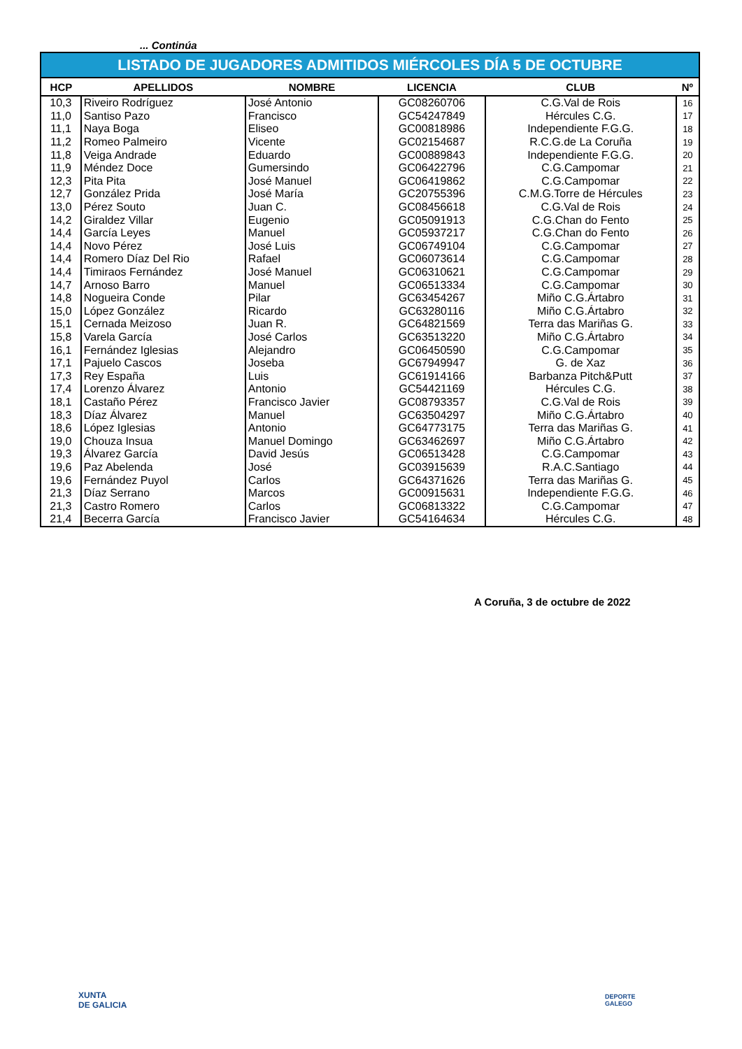... Continúa
| LISTADO DE JUGADORES ADMITIDOS MIÉRCOLES DÍA 5 DE OCTUBRE | | | | | |
| HCP | APELLIDOS | NOMBRE | LICENCIA | CLUB | Nº |
| 10,3 | Riveiro Rodríguez | José Antonio | GC08260706 | C.G.Val de Rois | 16 |
| 11,0 | Santiso Pazo | Francisco | GC54247849 | Hércules C.G. | 17 |
| 11,1 | Naya Boga | Eliseo | GC00818986 | Independiente F.G.G. | 18 |
| 11,2 | Romeo Palmeiro | Vicente | GC02154687 | R.C.G.de La Coruña | 19 |
| 11,8 | Veiga Andrade | Eduardo | GC00889843 | Independiente F.G.G. | 20 |
| 11,9 | Méndez Doce | Gumersindo | GC06422796 | C.G.Campomar | 21 |
| 12,3 | Pita Pita | José Manuel | GC06419862 | C.G.Campomar | 22 |
| 12,7 | González Prida | José María | GC20755396 | C.M.G.Torre de Hércules | 23 |
| 13,0 | Pérez Souto | Juan C. | GC08456618 | C.G.Val de Rois | 24 |
| 14,2 | Giraldez Villar | Eugenio | GC05091913 | C.G.Chan do Fento | 25 |
| 14,4 | García Leyes | Manuel | GC05937217 | C.G.Chan do Fento | 26 |
| 14,4 | Novo Pérez | José Luis | GC06749104 | C.G.Campomar | 27 |
| 14,4 | Romero Díaz Del Rio | Rafael | GC06073614 | C.G.Campomar | 28 |
| 14,4 | Timiraos Fernández | José Manuel | GC06310621 | C.G.Campomar | 29 |
| 14,7 | Arnoso Barro | Manuel | GC06513334 | C.G.Campomar | 30 |
| 14,8 | Nogueira Conde | Pilar | GC63454267 | Miño C.G.Ártabro | 31 |
| 15,0 | López González | Ricardo | GC63280116 | Miño C.G.Ártabro | 32 |
| 15,1 | Cernada Meizoso | Juan R. | GC64821569 | Terra das Mariñas G. | 33 |
| 15,8 | Varela García | José Carlos | GC63513220 | Miño C.G.Ártabro | 34 |
| 16,1 | Fernández Iglesias | Alejandro | GC06450590 | C.G.Campomar | 35 |
| 17,1 | Pajuelo Cascos | Joseba | GC67949947 | G. de Xaz | 36 |
| 17,3 | Rey España | Luis | GC61914166 | Barbanza Pitch&Putt | 37 |
| 17,4 | Lorenzo Álvarez | Antonio | GC54421169 | Hércules C.G. | 38 |
| 18,1 | Castaño Pérez | Francisco Javier | GC08793357 | C.G.Val de Rois | 39 |
| 18,3 | Díaz Álvarez | Manuel | GC63504297 | Miño C.G.Ártabro | 40 |
| 18,6 | López Iglesias | Antonio | GC64773175 | Terra das Mariñas G. | 41 |
| 19,0 | Chouza Insua | Manuel Domingo | GC63462697 | Miño C.G.Ártabro | 42 |
| 19,3 | Álvarez García | David Jesús | GC06513428 | C.G.Campomar | 43 |
| 19,6 | Paz Abelenda | José | GC03915639 | R.A.C.Santiago | 44 |
| 19,6 | Fernández Puyol | Carlos | GC64371626 | Terra das Mariñas G. | 45 |
| 21,3 | Díaz Serrano | Marcos | GC00915631 | Independiente F.G.G. | 46 |
| 21,3 | Castro Romero | Carlos | GC06813322 | C.G.Campomar | 47 |
| 21,4 | Becerra García | Francisco Javier | GC54164634 | Hércules C.G. | 48 |
A Coruña, 3 de octubre de 2022
XUNTA
DE GALICIA
DEPORTE
GALEGO